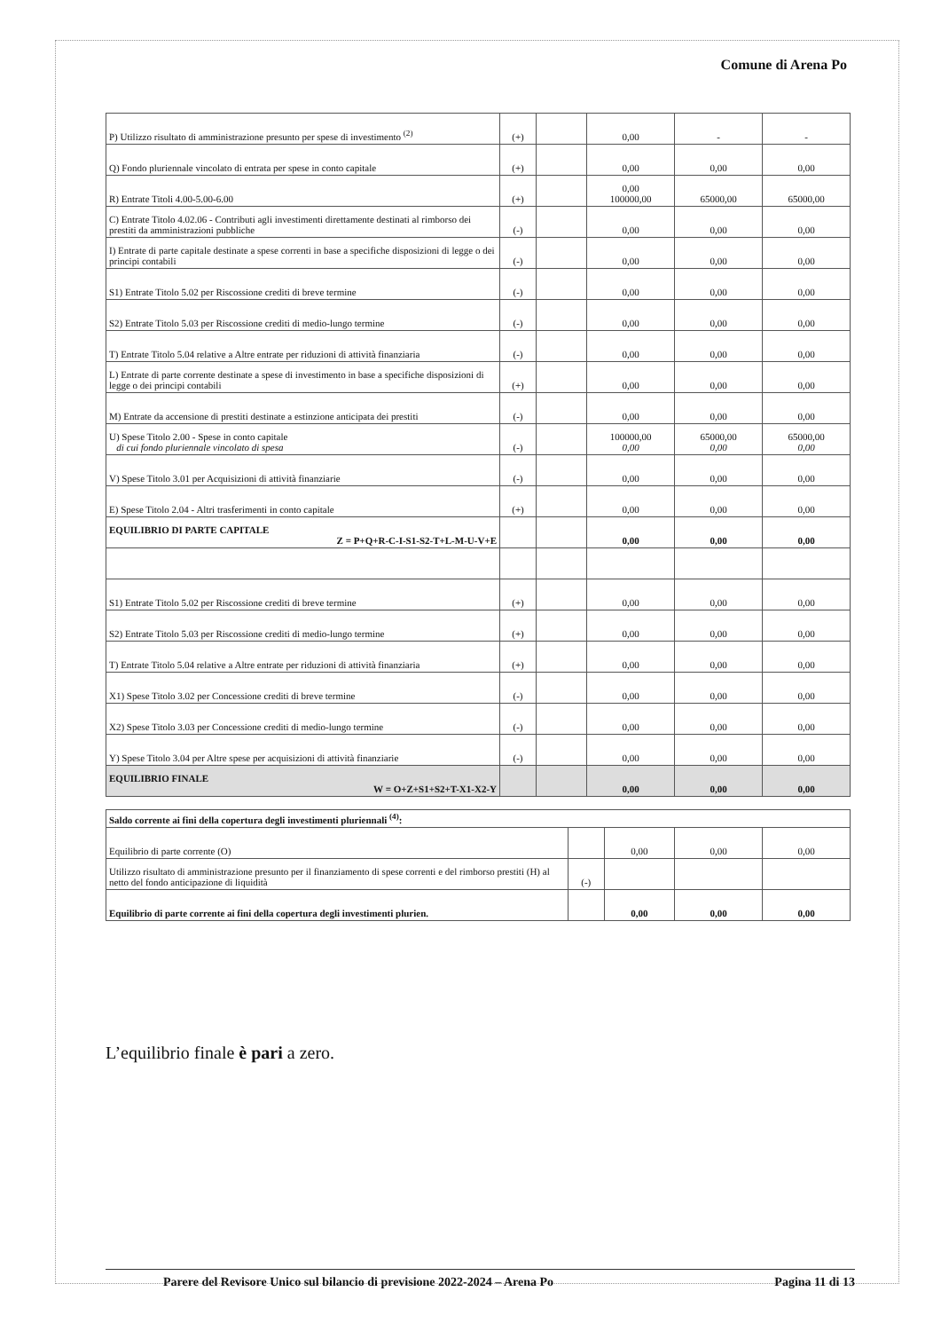Comune di Arena Po
| P) Utilizzo risultato di amministrazione presunto per spese di investimento <sup>(2)</sup> | (+) | | 0,00 | - | - |
| Q) Fondo pluriennale vincolato di entrata per spese in conto capitale | (+) | | 0,00 | 0,00 | 0,00 |
| R) Entrate Titoli 4.00-5.00-6.00 | (+) | | 0,00 100000,00 | 65000,00 | 65000,00 |
| C) Entrate Titolo 4.02.06 - Contributi agli investimenti direttamente destinati al rimborso dei prestiti da amministrazioni pubbliche | (-) | | 0,00 | 0,00 | 0,00 |
| I) Entrate di parte capitale destinate a spese correnti in base a specifiche disposizioni di legge o dei principi contabili | (-) | | 0,00 | 0,00 | 0,00 |
| S1) Entrate Titolo 5.02 per Riscossione crediti di breve termine | (-) | | 0,00 | 0,00 | 0,00 |
| S2) Entrate Titolo 5.03 per Riscossione crediti di medio-lungo termine | (-) | | 0,00 | 0,00 | 0,00 |
| T) Entrate Titolo 5.04 relative a Altre entrate per riduzioni di attività finanziaria | (-) | | 0,00 | 0,00 | 0,00 |
| L) Entrate di parte corrente destinate a spese di investimento in base a specifiche disposizioni di legge o dei principi contabili | (+) | | 0,00 | 0,00 | 0,00 |
| M) Entrate da accensione di prestiti destinate a estinzione anticipata dei prestiti | (-) | | 0,00 | 0,00 | 0,00 |
| U) Spese Titolo 2.00 - Spese in conto capitale di cui fondo pluriennale vincolato di spesa | (-) | | 100000,00 0,00 | 65000,00 0,00 | 65000,00 0,00 |
| V) Spese Titolo 3.01 per Acquisizioni di attività finanziarie | (-) | | 0,00 | 0,00 | 0,00 |
| E) Spese Titolo 2.04 - Altri trasferimenti in conto capitale | (+) | | 0,00 | 0,00 | 0,00 |
| EQUILIBRIO DI PARTE CAPITALE Z = P+Q+R-C-I-S1-S2-T+L-M-U-V+E | | | 0,00 | 0,00 | 0,00 |
| S1) Entrate Titolo 5.02 per Riscossione crediti di breve termine | (+) | | 0,00 | 0,00 | 0,00 |
| S2) Entrate Titolo 5.03 per Riscossione crediti di medio-lungo termine | (+) | | 0,00 | 0,00 | 0,00 |
| T) Entrate Titolo 5.04 relative a Altre entrate per riduzioni di attività finanziaria | (+) | | 0,00 | 0,00 | 0,00 |
| X1) Spese Titolo 3.02 per Concessione crediti di breve termine | (-) | | 0,00 | 0,00 | 0,00 |
| X2) Spese Titolo 3.03 per Concessione crediti di medio-lungo termine | (-) | | 0,00 | 0,00 | 0,00 |
| Y) Spese Titolo 3.04 per Altre spese per acquisizioni di attività finanziarie | (-) | | 0,00 | 0,00 | 0,00 |
| EQUILIBRIO FINALE W = O+Z+S1+S2+T-X1-X2-Y | | | 0,00 | 0,00 | 0,00 |
| Saldo corrente ai fini della copertura degli investimenti pluriennali <sup>(4)</sup>: | | | | |
| Equilibrio di parte corrente (O) | | 0,00 | 0,00 | 0,00 |
| Utilizzo risultato di amministrazione presunto per il finanziamento di spese correnti e del rimborso prestiti (H) al netto del fondo anticipazione di liquidità | (-) | | | |
| Equilibrio di parte corrente ai fini della copertura degli investimenti plurien. | | 0,00 | 0,00 | 0,00 |
L’equilibrio finale è pari a zero.
Parere del Revisore Unico sul bilancio di previsione 2022-2024 – Arena Po Pagina 11 di 13